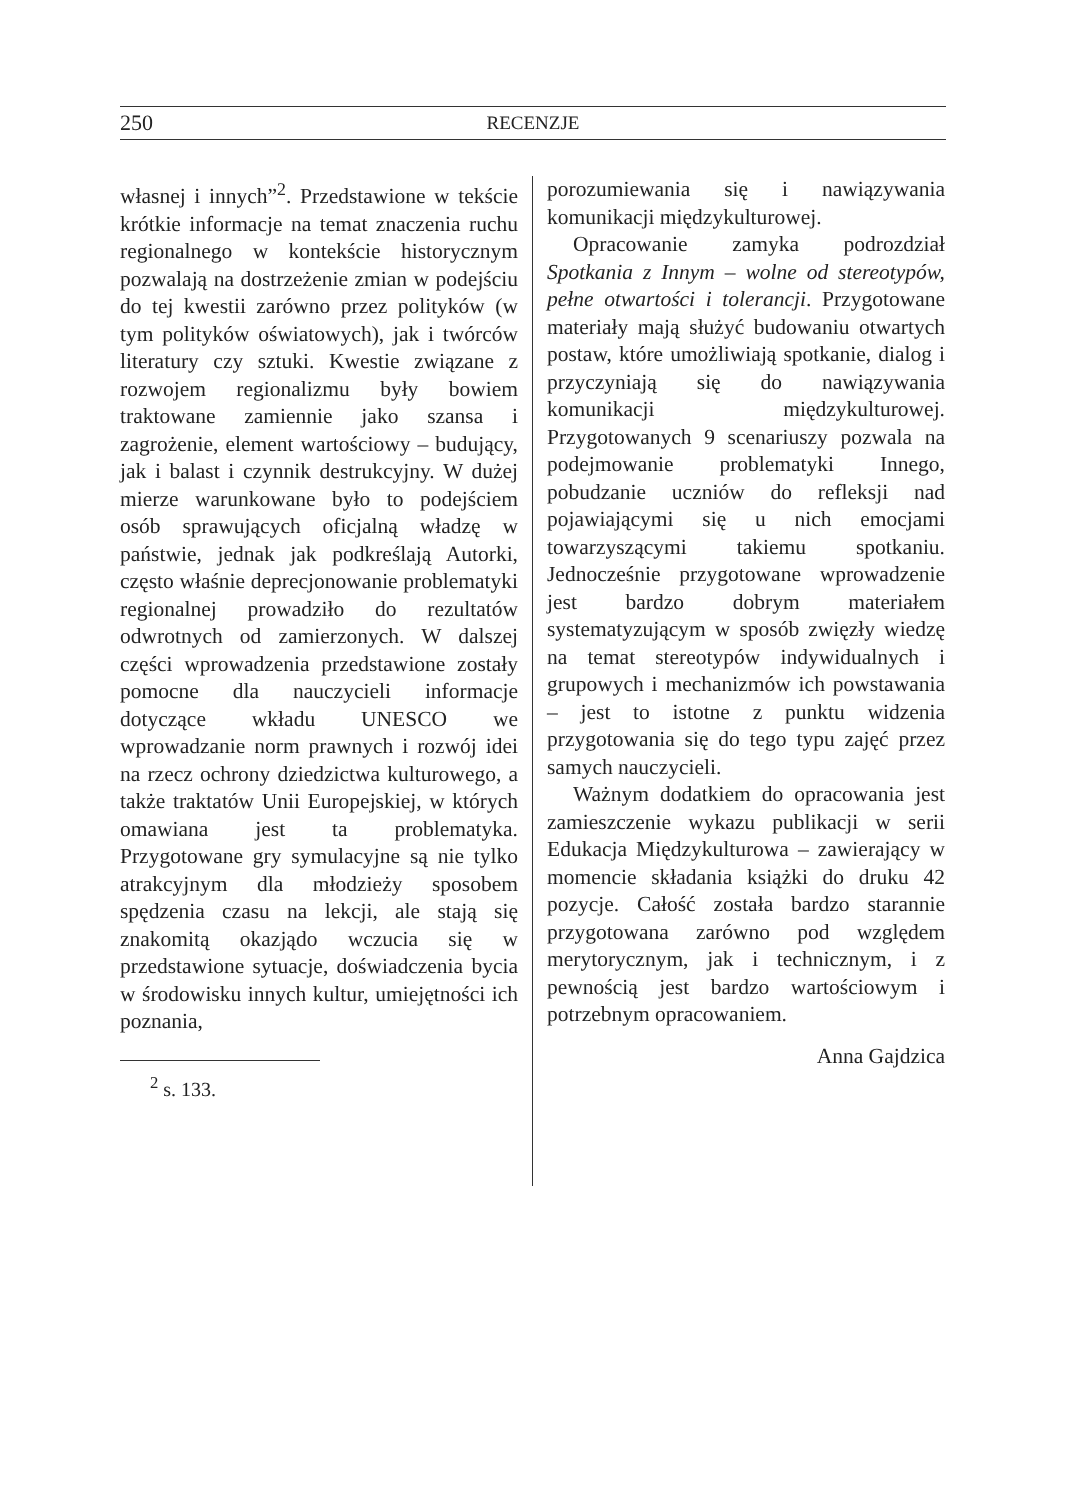250 RECENZJE
własnej i innych”<sup>2</sup>. Przedstawione w tekście krótkie informacje na temat znaczenia ruchu regionalnego w kontekście historycznym pozwalają na dostrzeżenie zmian w podejściu do tej kwestii zarówno przez polityków (w tym polityków oświatowych), jak i twórców literatury czy sztuki. Kwestie związane z rozwojem regionalizmu były bowiem traktowane zamiennie jako szansa i zagrożenie, element wartościowy – budujący, jak i balast i czynnik destrukcyjny. W dużej mierze warunkowane było to podejściem osób sprawujących oficjalną władzę w państwie, jednak jak podkreślają Autorki, często właśnie deprecjonowanie problematyki regionalnej prowadziło do rezultatów odwrotnych od zamierzonych. W dalszej części wprowadzenia przedstawione zostały pomocne dla nauczycieli informacje dotyczące wkładu UNESCO we wprowadzanie norm prawnych i rozwój idei na rzecz ochrony dziedzictwa kulturowego, a także traktatów Unii Europejskiej, w których omawiana jest ta problematyka. Przygotowane gry symulacyjne są nie tylko atrakcyjnym dla młodzieży sposobem spędzenia czasu na lekcji, ale stają się znakomitą okazjądo wczucia się w przedstawione sytuacje, doświadczenia bycia w środowisku innych kultur, umiejętności ich poznania,
<sup>2</sup> s. 133.
porozumiewania się i nawiązywania komunikacji międzykulturowej.
Opracowanie zamyka podrozdział Spotkania z Innym – wolne od stereotypów, pełne otwartości i tolerancji. Przygotowane materiały mają służyć budowaniu otwartych postaw, które umożliwiają spotkanie, dialog i przyczyniają się do nawiązywania komunikacji międzykulturowej. Przygotowanych 9 scenariuszy pozwala na podejmowanie problematyki Innego, pobudzanie uczniów do refleksji nad pojawiającymi się u nich emocjami towarzyszącymi takiemu spotkaniu. Jednocześnie przygotowane wprowadzenie jest bardzo dobrym materiałem systematyzującym w sposób zwięzły wiedzę na temat stereotypów indywidualnych i grupowych i mechanizmów ich powstawania – jest to istotne z punktu widzenia przygotowania się do tego typu zajęć przez samych nauczycieli.
Ważnym dodatkiem do opracowania jest zamieszczenie wykazu publikacji w serii Edukacja Międzykulturowa – zawierający w momencie składania książki do druku 42 pozycje. Całość została bardzo starannie przygotowana zarówno pod względem merytorycznym, jak i technicznym, i z pewnością jest bardzo wartościowym i potrzebnym opracowaniem.
Anna Gajdzica